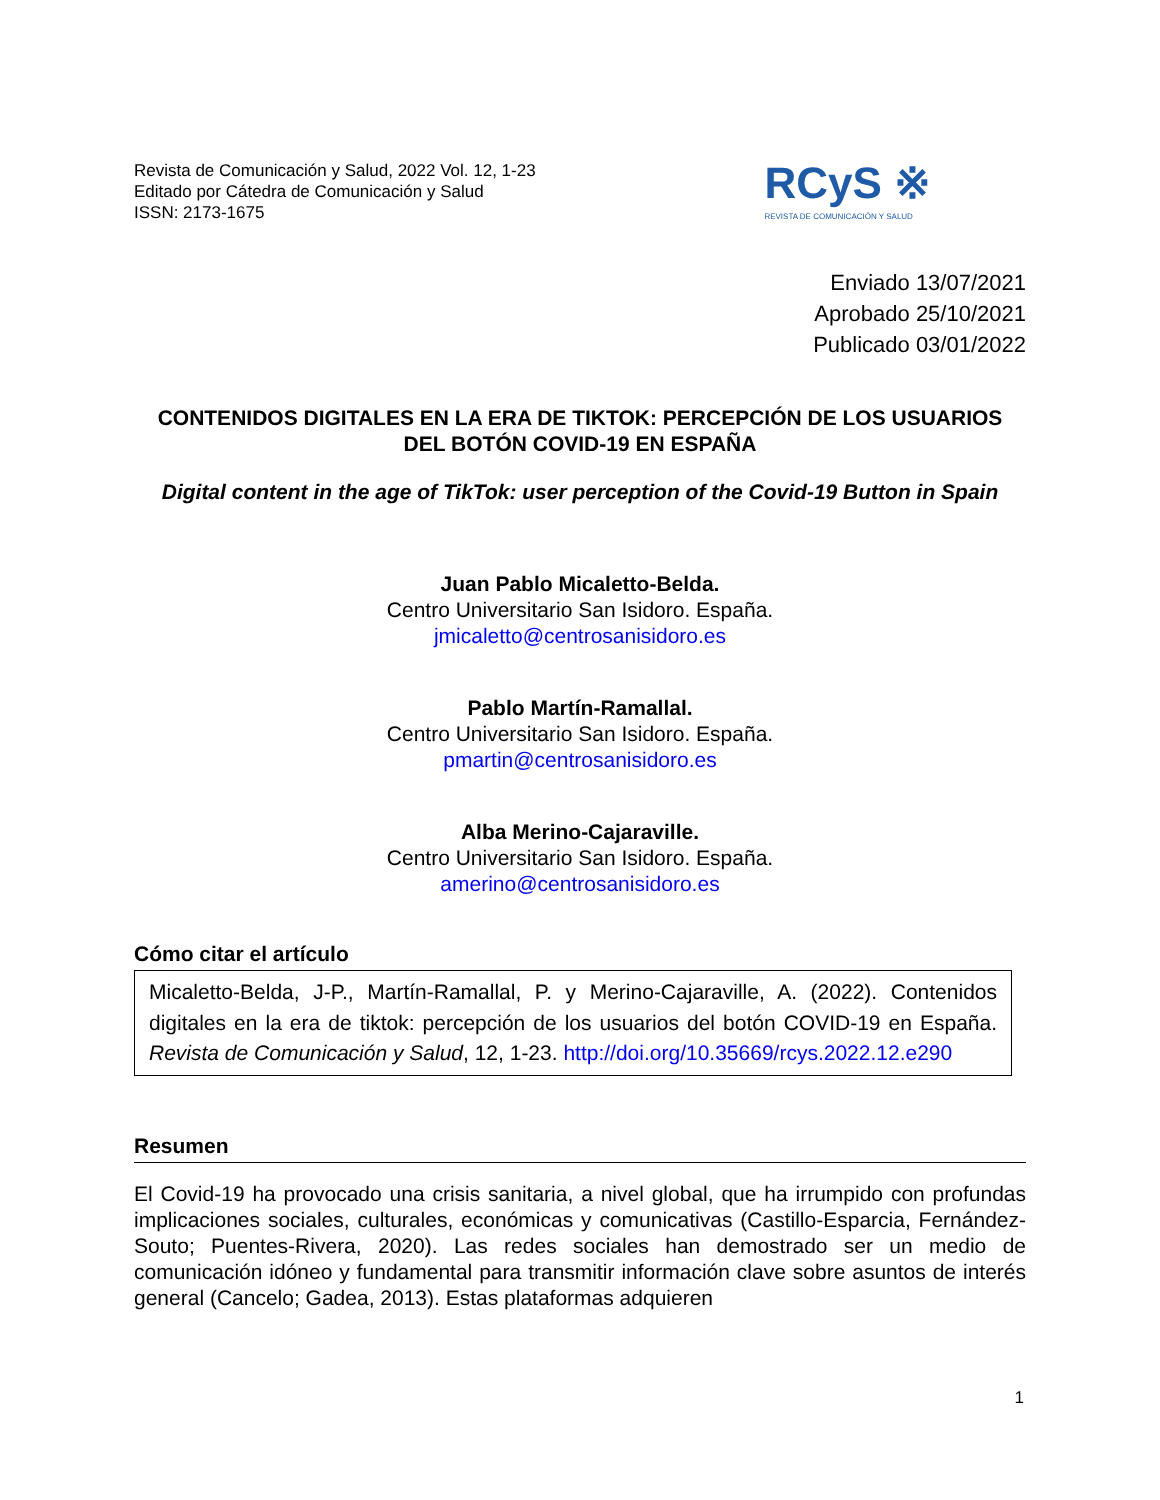Revista de Comunicación y Salud, 2022 Vol. 12, 1-23
Editado por Cátedra de Comunicación y Salud
ISSN: 2173-1675
RCyS ※
REVISTA DE COMUNICACIÓN Y SALUD
Enviado 13/07/2021
Aprobado 25/10/2021
Publicado 03/01/2022
CONTENIDOS DIGITALES EN LA ERA DE TIKTOK: PERCEPCIÓN DE LOS USUARIOS DEL BOTÓN COVID-19 EN ESPAÑA
Digital content in the age of TikTok: user perception of the Covid-19 Button in Spain
Juan Pablo Micaletto-Belda.
Centro Universitario San Isidoro. España.
jmicaletto@centrosanisidoro.es
Pablo Martín-Ramallal.
Centro Universitario San Isidoro. España.
pmartin@centrosanisidoro.es
Alba Merino-Cajaraville.
Centro Universitario San Isidoro. España.
amerino@centrosanisidoro.es
Cómo citar el artículo
Micaletto-Belda, J-P., Martín-Ramallal, P. y Merino-Cajaraville, A. (2022). Contenidos digitales en la era de tiktok: percepción de los usuarios del botón COVID-19 en España. Revista de Comunicación y Salud, 12, 1-23. http://doi.org/10.35669/rcys.2022.12.e290
Resumen
El Covid-19 ha provocado una crisis sanitaria, a nivel global, que ha irrumpido con profundas implicaciones sociales, culturales, económicas y comunicativas (Castillo-Esparcia, Fernández-Souto; Puentes-Rivera, 2020). Las redes sociales han demostrado ser un medio de comunicación idóneo y fundamental para transmitir información clave sobre asuntos de interés general (Cancelo; Gadea, 2013). Estas plataformas adquieren
1